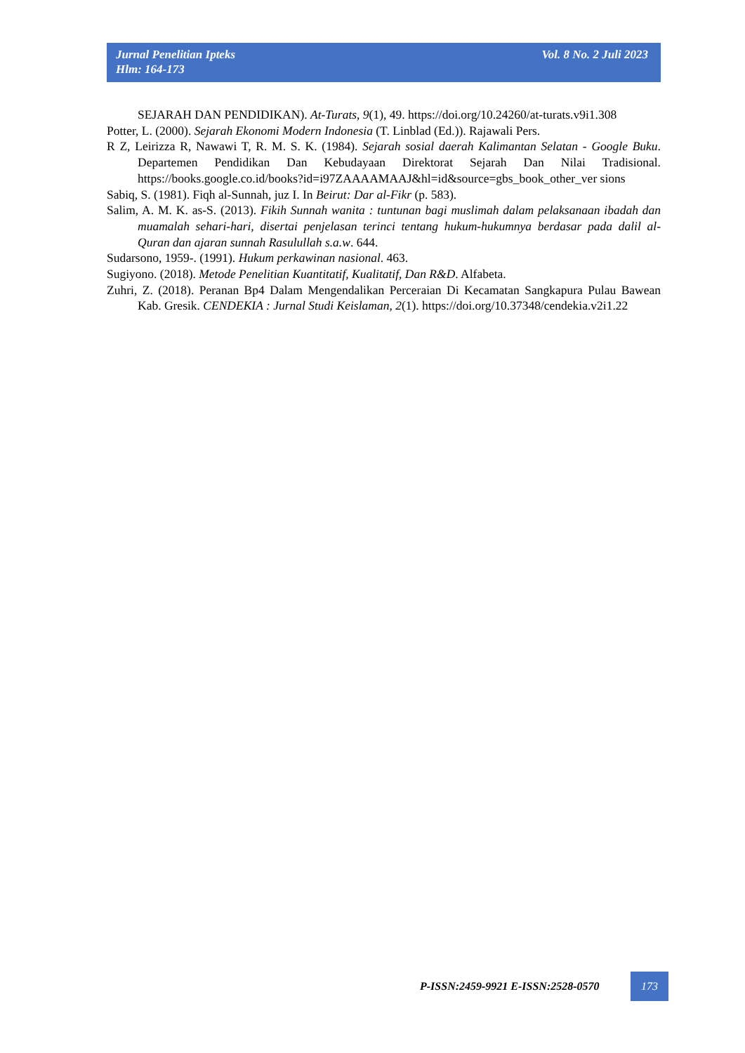Vol. 8 No. 2 Juli 2023 Jurnal Penelitian Ipteks
Hlm: 164-173
SEJARAH DAN PENDIDIKAN). At-Turats, 9(1), 49. https://doi.org/10.24260/at-turats.v9i1.308
Potter, L. (2000). Sejarah Ekonomi Modern Indonesia (T. Linblad (Ed.)). Rajawali Pers.
R Z, Leirizza R, Nawawi T, R. M. S. K. (1984). Sejarah sosial daerah Kalimantan Selatan - Google Buku. Departemen Pendidikan Dan Kebudayaan Direktorat Sejarah Dan Nilai Tradisional. https://books.google.co.id/books?id=i97ZAAAAMAAJ&hl=id&source=gbs_book_other_ver sions
Sabiq, S. (1981). Fiqh al-Sunnah, juz I. In Beirut: Dar al-Fikr (p. 583).
Salim, A. M. K. as-S. (2013). Fikih Sunnah wanita : tuntunan bagi muslimah dalam pelaksanaan ibadah dan muamalah sehari-hari, disertai penjelasan terinci tentang hukum-hukumnya berdasar pada dalil al-Quran dan ajaran sunnah Rasulullah s.a.w. 644.
Sudarsono, 1959-. (1991). Hukum perkawinan nasional. 463.
Sugiyono. (2018). Metode Penelitian Kuantitatif, Kualitatif, Dan R&D. Alfabeta.
Zuhri, Z. (2018). Peranan Bp4 Dalam Mengendalikan Perceraian Di Kecamatan Sangkapura Pulau Bawean Kab. Gresik. CENDEKIA : Jurnal Studi Keislaman, 2(1). https://doi.org/10.37348/cendekia.v2i1.22
P-ISSN:2459-9921 E-ISSN:2528-0570
173